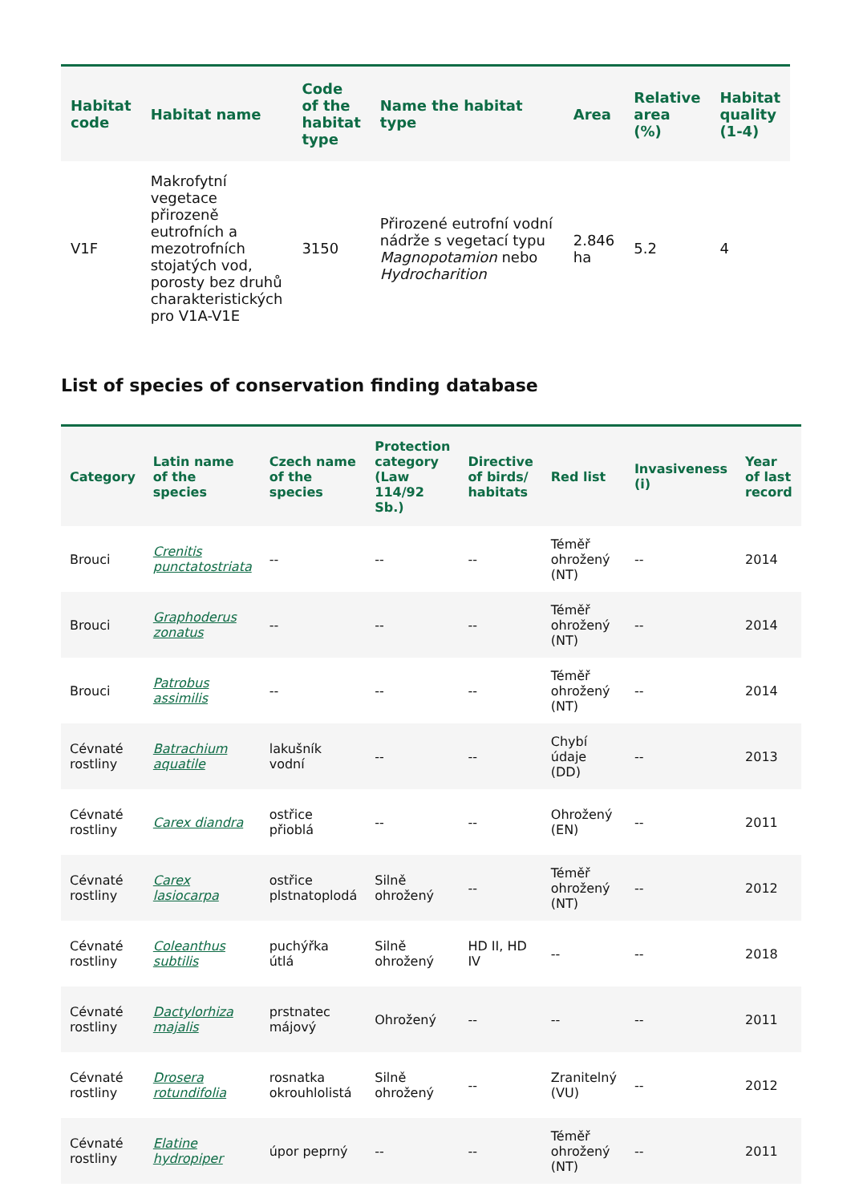| Habitat code | Habitat name | Code of the habitat type | Name the habitat type | Area | Relative area (%) | Habitat quality (1-4) |
| --- | --- | --- | --- | --- | --- | --- |
| V1F | Makrofytní vegetace přirozeně eutrofních a mezotrofních stojatých vod, porosty bez druhů charakteristických pro V1A-V1E | 3150 | Přirozené eutrofní vodní nádrže s vegetací typu Magnopotamion nebo Hydrocharition | 2.846 ha | 5.2 | 4 |
List of species of conservation finding database
| Category | Latin name of the species | Czech name of the species | Protection category (Law 114/92 Sb.) | Directive of birds/ habitats | Red list | Invasiveness (i) | Year of last record |
| --- | --- | --- | --- | --- | --- | --- | --- |
| Brouci | Crenitis punctatostriata | -- | -- | -- | Téměř ohrožený (NT) | -- | 2014 |
| Brouci | Graphoderus zonatus | -- | -- | -- | Téměř ohrožený (NT) | -- | 2014 |
| Brouci | Patrobus assimilis | -- | -- | -- | Téměř ohrožený (NT) | -- | 2014 |
| Cévnaté rostliny | Batrachium aquatile | lakušník vodní | -- | -- | Chybí údaje (DD) | -- | 2013 |
| Cévnaté rostliny | Carex diandra | ostřice přioblá | -- | -- | Ohrožený (EN) | -- | 2011 |
| Cévnaté rostliny | Carex lasiocarpa | ostřice plstnatoplodá | Silně ohrožený | -- | Téměř ohrožený (NT) | -- | 2012 |
| Cévnaté rostliny | Coleanthus subtilis | puchýřka útlá | Silně ohrožený | HD II, HD IV | -- | -- | 2018 |
| Cévnaté rostliny | Dactylorhiza majalis | prstnatec májový | Ohrožený | -- | -- | -- | 2011 |
| Cévnaté rostliny | Drosera rotundifolia | rosnatka okrouhlolistá | Silně ohrožený | -- | Zranitelný (VU) | -- | 2012 |
| Cévnaté rostliny | Elatine hydropiper | úpor peprný | -- | -- | Téměř ohrožený (NT) | -- | 2011 |